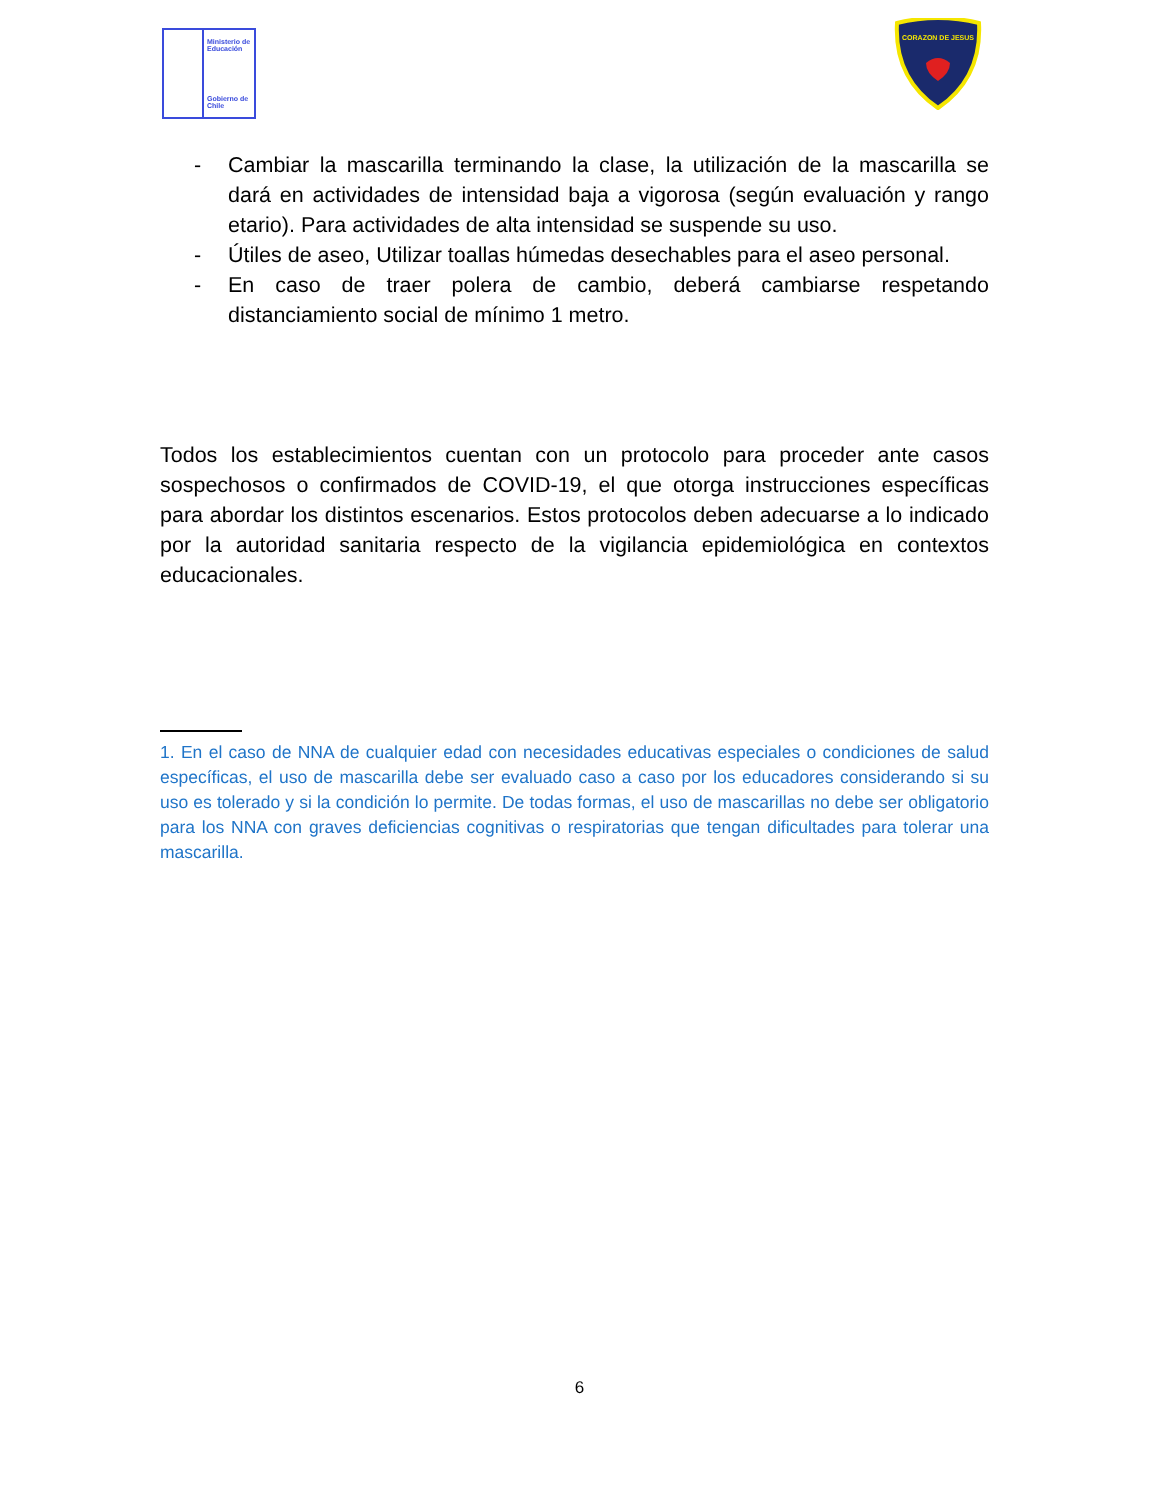Ministerio de Educación
Gobierno de Chile
CORAZON DE JESUS
- Cambiar la mascarilla terminando la clase, la utilización de la mascarilla se dará en actividades de intensidad baja a vigorosa (según evaluación y rango etario). Para actividades de alta intensidad se suspende su uso.
- Útiles de aseo, Utilizar toallas húmedas desechables para el aseo personal.
- En caso de traer polera de cambio, deberá cambiarse respetando distanciamiento social de mínimo 1 metro.
Todos los establecimientos cuentan con un protocolo para proceder ante casos sospechosos o confirmados de COVID-19, el que otorga instrucciones específicas para abordar los distintos escenarios. Estos protocolos deben adecuarse a lo indicado por la autoridad sanitaria respecto de la vigilancia epidemiológica en contextos educacionales.
1. En el caso de NNA de cualquier edad con necesidades educativas especiales o condiciones de salud específicas, el uso de mascarilla debe ser evaluado caso a caso por los educadores considerando si su uso es tolerado y si la condición lo permite. De todas formas, el uso de mascarillas no debe ser obligatorio para los NNA con graves deficiencias cognitivas o respiratorias que tengan dificultades para tolerar una mascarilla.
6